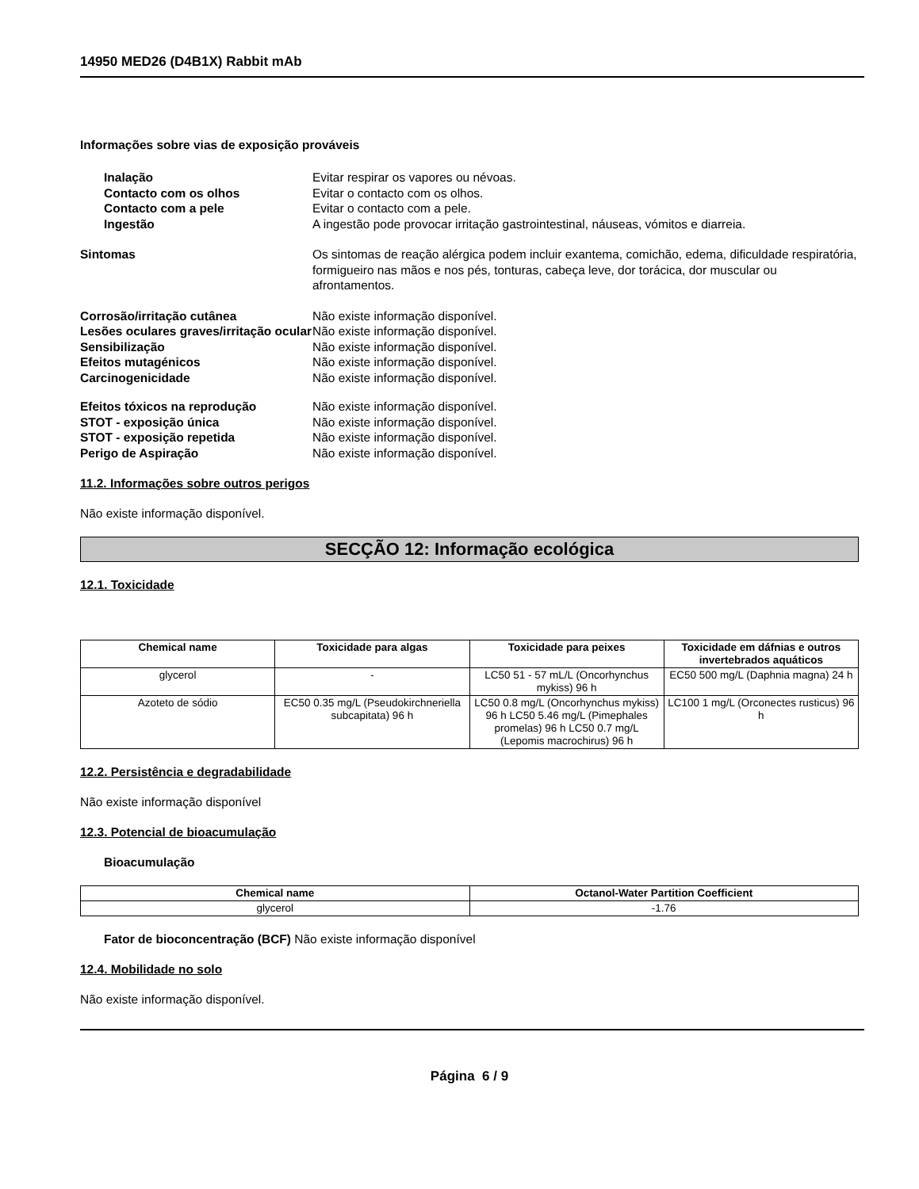14950 MED26 (D4B1X) Rabbit mAb
Informações sobre vias de exposição prováveis
Inalação Evitar respirar os vapores ou névoas.
Contacto com os olhos Evitar o contacto com os olhos.
Contacto com a pele Evitar o contacto com a pele.
Ingestão A ingestão pode provocar irritação gastrointestinal, náuseas, vómitos e diarreia.
Sintomas Os sintomas de reação alérgica podem incluir exantema, comichão, edema, dificuldade respiratória, formigueiro nas mãos e nos pés, tonturas, cabeça leve, dor torácica, dor muscular ou afrontamentos.
Corrosão/irritação cutânea Não existe informação disponível.
Lesões oculares graves/irritação ocular
Não existe informação disponível.
Sensibilização Não existe informação disponível.
Efeitos mutagénicos Não existe informação disponível.
Carcinogenicidade Não existe informação disponível.
Efeitos tóxicos na reprodução Não existe informação disponível.
STOT - exposição única Não existe informação disponível.
STOT - exposição repetida Não existe informação disponível.
Perigo de Aspiração Não existe informação disponível.
11.2. Informações sobre outros perigos
Não existe informação disponível.
SECÇÃO 12: Informação ecológica
12.1. Toxicidade
| Chemical name | Toxicidade para algas | Toxicidade para peixes | Toxicidade em dáfnias e outros invertebrados aquáticos |
| --- | --- | --- | --- |
| glycerol | - | LC50 51 - 57 mL/L (Oncorhynchus mykiss) 96 h | EC50 500 mg/L (Daphnia magna) 24 h |
| Azoteto de sódio | EC50 0.35 mg/L (Pseudokirchneriella subcapitata) 96 h | LC50 0.8 mg/L (Oncorhynchus mykiss) 96 h LC50 5.46 mg/L (Pimephales promelas) 96 h LC50 0.7 mg/L (Lepomis macrochirus) 96 h | LC100 1 mg/L (Orconectes rusticus) 96 h |
12.2. Persistência e degradabilidade
Não existe informação disponível
12.3. Potencial de bioacumulação
Bioacumulação
| Chemical name | Octanol-Water Partition Coefficient |
| --- | --- |
| glycerol | -1.76 |
Fator de bioconcentração (BCF) Não existe informação disponível
12.4. Mobilidade no solo
Não existe informação disponível.
Página 6 / 9